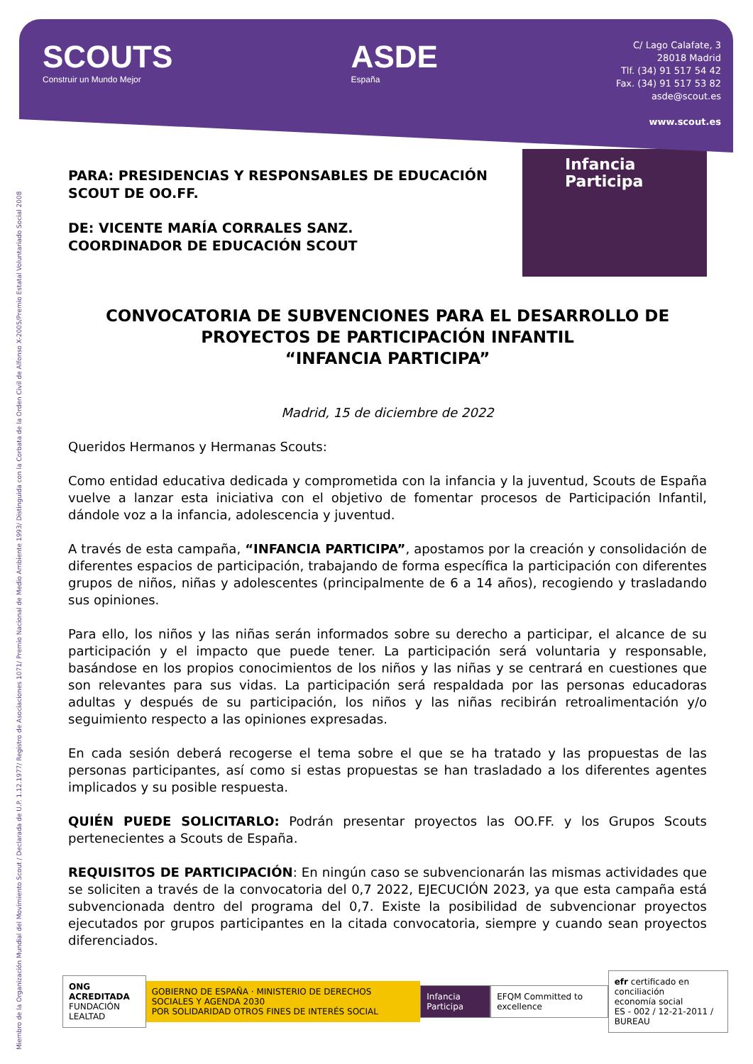SCOUTS
Construir un Mundo Mejor
ASDE
España
C/ Lago Calafate, 3
28018 Madrid
Tlf. (34) 91 517 54 42
Fax. (34) 91 517 53 82
asde@scout.es
www.scout.es
Miembro de la Organización Mundial del Movimiento Scout / Declarada de U.P. 1.12.1977/ Registro de Asociaciones 1071/ Premio Nacional de Medio Ambiente 1993/ Distinguida con la Corbata de la Orden Civil de Alfonso X-2005/Premio Estatal Voluntariado Social 2008
PARA: PRESIDENCIAS Y RESPONSABLES DE EDUCACIÓN SCOUT DE OO.FF.
DE: VICENTE MARÍA CORRALES SANZ.
COORDINADOR DE EDUCACIÓN SCOUT
Infancia
Participa
CONVOCATORIA DE SUBVENCIONES PARA EL DESARROLLO DE PROYECTOS DE PARTICIPACIÓN INFANTIL
“INFANCIA PARTICIPA”
Madrid, 15 de diciembre de 2022
Queridos Hermanos y Hermanas Scouts:
Como entidad educativa dedicada y comprometida con la infancia y la juventud, Scouts de España vuelve a lanzar esta iniciativa con el objetivo de fomentar procesos de Participación Infantil, dándole voz a la infancia, adolescencia y juventud.
A través de esta campaña, “INFANCIA PARTICIPA”, apostamos por la creación y consolidación de diferentes espacios de participación, trabajando de forma específica la participación con diferentes grupos de niños, niñas y adolescentes (principalmente de 6 a 14 años), recogiendo y trasladando sus opiniones.
Para ello, los niños y las niñas serán informados sobre su derecho a participar, el alcance de su participación y el impacto que puede tener. La participación será voluntaria y responsable, basándose en los propios conocimientos de los niños y las niñas y se centrará en cuestiones que son relevantes para sus vidas. La participación será respaldada por las personas educadoras adultas y después de su participación, los niños y las niñas recibirán retroalimentación y/o seguimiento respecto a las opiniones expresadas.
En cada sesión deberá recogerse el tema sobre el que se ha tratado y las propuestas de las personas participantes, así como si estas propuestas se han trasladado a los diferentes agentes implicados y su posible respuesta.
QUIÉN PUEDE SOLICITARLO: Podrán presentar proyectos las OO.FF. y los Grupos Scouts pertenecientes a Scouts de España.
REQUISITOS DE PARTICIPACIÓN: En ningún caso se subvencionarán las mismas actividades que se soliciten a través de la convocatoria del 0,7 2022, EJECUCIÓN 2023, ya que esta campaña está subvencionada dentro del programa del 0,7. Existe la posibilidad de subvencionar proyectos ejecutados por grupos participantes en la citada convocatoria, siempre y cuando sean proyectos diferenciados.
ONG ACREDITADA
FUNDACIÓN LEALTAD
GOBIERNO DE ESPAÑA · MINISTERIO DE DERECHOS SOCIALES Y AGENDA 2030
POR SOLIDARIDAD OTROS FINES DE INTERÉS SOCIAL
Infancia Participa EFQM Committed to excellence
efr certificado en conciliación
economía social
ES - 002 / 12-21-2011 / BUREAU